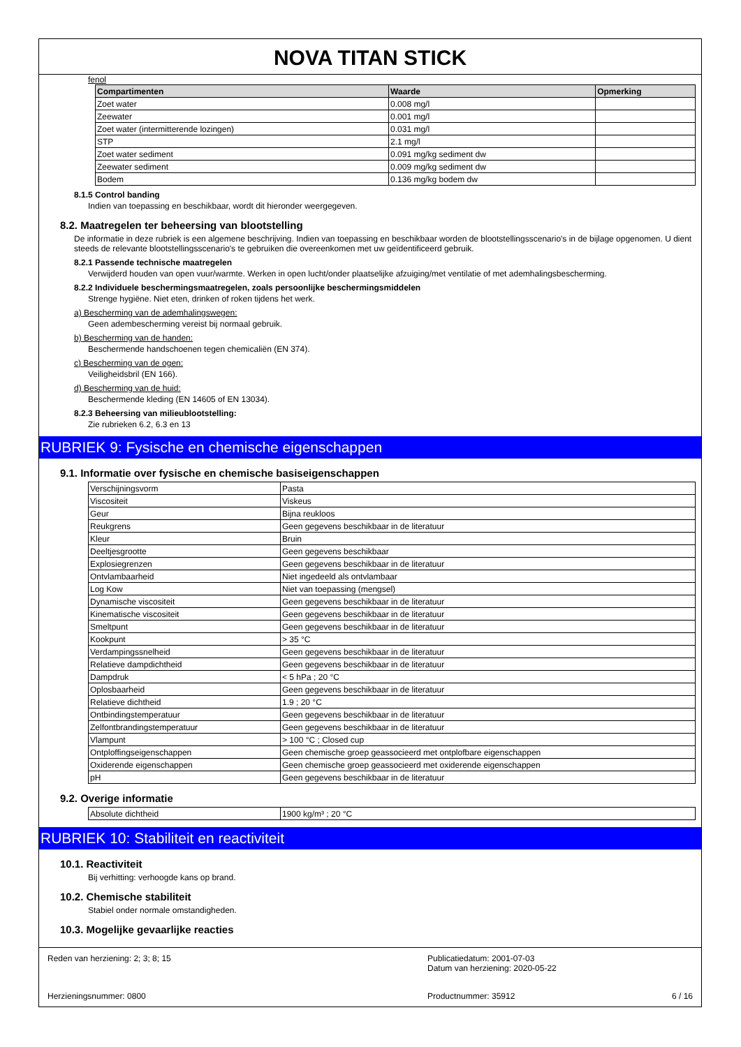NOVA TITAN STICK
fenol
| Compartimenten | Waarde | Opmerking |
| --- | --- | --- |
| Zoet water | 0.008 mg/l | |
| Zeewater | 0.001 mg/l | |
| Zoet water (intermitterende lozingen) | 0.031 mg/l | |
| STP | 2.1 mg/l | |
| Zoet water sediment | 0.091 mg/kg sediment dw | |
| Zeewater sediment | 0.009 mg/kg sediment dw | |
| Bodem | 0.136 mg/kg bodem dw | |
8.1.5 Control banding
Indien van toepassing en beschikbaar, wordt dit hieronder weergegeven.
8.2. Maatregelen ter beheersing van blootstelling
De informatie in deze rubriek is een algemene beschrijving. Indien van toepassing en beschikbaar worden de blootstellingsscenario's in de bijlage opgenomen. U dient steeds de relevante blootstellingsscenario's te gebruiken die overeenkomen met uw geïdentificeerd gebruik.
8.2.1 Passende technische maatregelen
Verwijderd houden van open vuur/warmte. Werken in open lucht/onder plaatselijke afzuiging/met ventilatie of met ademhalingsbescherming.
8.2.2 Individuele beschermingsmaatregelen, zoals persoonlijke beschermingsmiddelen
Strenge hygiëne. Niet eten, drinken of roken tijdens het werk.
a) Bescherming van de ademhalingswegen:
Geen adembescherming vereist bij normaal gebruik.
b) Bescherming van de handen:
Beschermende handschoenen tegen chemicaliën (EN 374).
c) Bescherming van de ogen:
Veiligheidsbril (EN 166).
d) Bescherming van de huid:
Beschermende kleding (EN 14605 of EN 13034).
8.2.3 Beheersing van milieublootstelling:
Zie rubrieken 6.2, 6.3 en 13
RUBRIEK 9: Fysische en chemische eigenschappen
9.1. Informatie over fysische en chemische basiseigenschappen
| Verschijningsvorm | Pasta |
| Viscositeit | Viskeus |
| Geur | Bijna reukloos |
| Reukgrens | Geen gegevens beschikbaar in de literatuur |
| Kleur | Bruin |
| Deeltjesgrootte | Geen gegevens beschikbaar |
| Explosiegrenzen | Geen gegevens beschikbaar in de literatuur |
| Ontvlambaarheid | Niet ingedeeld als ontvlambaar |
| Log Kow | Niet van toepassing (mengsel) |
| Dynamische viscositeit | Geen gegevens beschikbaar in de literatuur |
| Kinematische viscositeit | Geen gegevens beschikbaar in de literatuur |
| Smeltpunt | Geen gegevens beschikbaar in de literatuur |
| Kookpunt | > 35 °C |
| Verdampingssnelheid | Geen gegevens beschikbaar in de literatuur |
| Relatieve dampdichtheid | Geen gegevens beschikbaar in de literatuur |
| Dampdruk | < 5 hPa ; 20 °C |
| Oplosbaarheid | Geen gegevens beschikbaar in de literatuur |
| Relatieve dichtheid | 1.9 ; 20 °C |
| Ontbindingstemperatuur | Geen gegevens beschikbaar in de literatuur |
| Zelfontbrandingstemperatuur | Geen gegevens beschikbaar in de literatuur |
| Vlampunt | > 100 °C ; Closed cup |
| Ontploffingseigenschappen | Geen chemische groep geassocieerd met ontplofbare eigenschappen |
| Oxiderende eigenschappen | Geen chemische groep geassocieerd met oxiderende eigenschappen |
| pH | Geen gegevens beschikbaar in de literatuur |
9.2. Overige informatie
| Absolute dichtheid | 1900 kg/m³ ; 20 °C |
RUBRIEK 10: Stabiliteit en reactiviteit
10.1. Reactiviteit
Bij verhitting: verhoogde kans op brand.
10.2. Chemische stabiliteit
Stabiel onder normale omstandigheden.
10.3. Mogelijke gevaarlijke reacties
Reden van herziening: 2; 3; 8; 15
Herzieningsnummer: 0800
Publicatiedatum: 2001-07-03
Datum van herziening: 2020-05-22
Productnummer: 35912
6 / 16